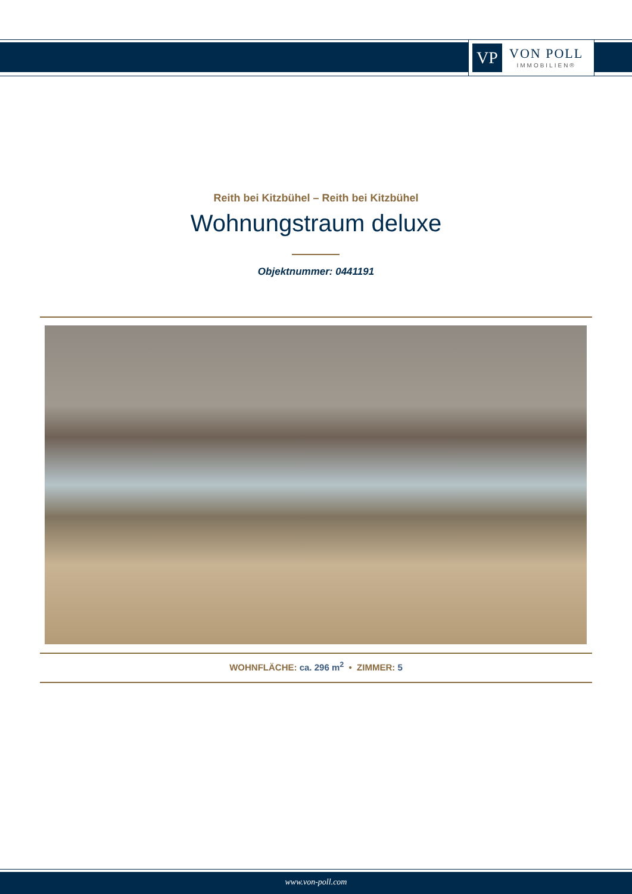VP
VON POLL
IMMOBILIEN®
Reith bei Kitzbühel – Reith bei Kitzbühel
Wohnungstraum deluxe
Objektnummer: 0441191
WOHNFLÄCHE: ca. 296 m<sup>2</sup> • ZIMMER: 5
www.von-poll.com